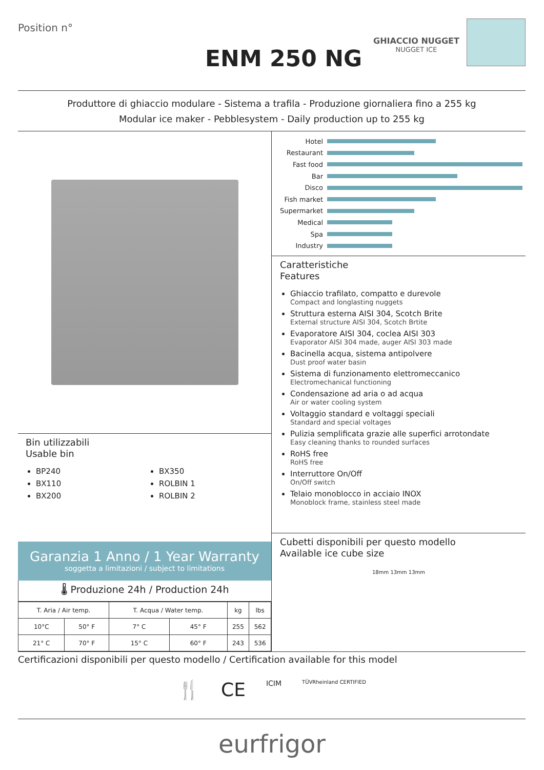Position n°
ENM 250 NG
GHIACCIO NUGGET
NUGGET ICE
Produttore di ghiaccio modulare - Sistema a trafila - Produzione giornaliera fino a 255 kg
Modular ice maker - Pebblesystem - Daily production up to 255 kg
Bin utilizzabili
Usable bin
BP240
BX110
BX200
BX350
ROLBIN 1
ROLBIN 2
Garanzia 1 Anno / 1 Year Warranty
soggetta a limitazioni / subject to limitations
🌡 Produzione 24h / Production 24h
| T. Aria / Air temp. | | T. Acqua / Water temp. | | kg | lbs |
| --- | --- | --- | --- | --- | --- |
| 10°C | 50° F | 7° C | 45° F | 255 | 562 |
| 21° C | 70° F | 15° C | 60° F | 243 | 536 |
Hotel
Restaurant
Fast food
Bar
Disco
Fish market
Supermarket
Medical
Spa
Industry
Caratteristiche
Features
Ghiaccio trafilato, compatto e durevole
Compact and longlasting nuggets
Struttura esterna AISI 304, Scotch Brite
External structure AISI 304, Scotch Brtite
Evaporatore AISI 304, coclea AISI 303
Evaporator AISI 304 made, auger AISI 303 made
Bacinella acqua, sistema antipolvere
Dust proof water basin
Sistema di funzionamento elettromeccanico
Electromechanical functioning
Condensazione ad aria o ad acqua
Air or water cooling system
Voltaggio standard e voltaggi speciali
Standard and special voltages
Pulizia semplificata grazie alle superfici arrotondate
Easy cleaning thanks to rounded surfaces
RoHS free
RoHS free
Interruttore On/Off
On/Off switch
Telaio monoblocco in acciaio INOX
Monoblock frame, stainless steel made
Cubetti disponibili per questo modello
Available ice cube size
18mm 13mm 13mm
Certificazioni disponibili per questo modello / Certification available for this model
🍴 CE ICIM TÜVRheinland CERTIFIED
eurfrigor